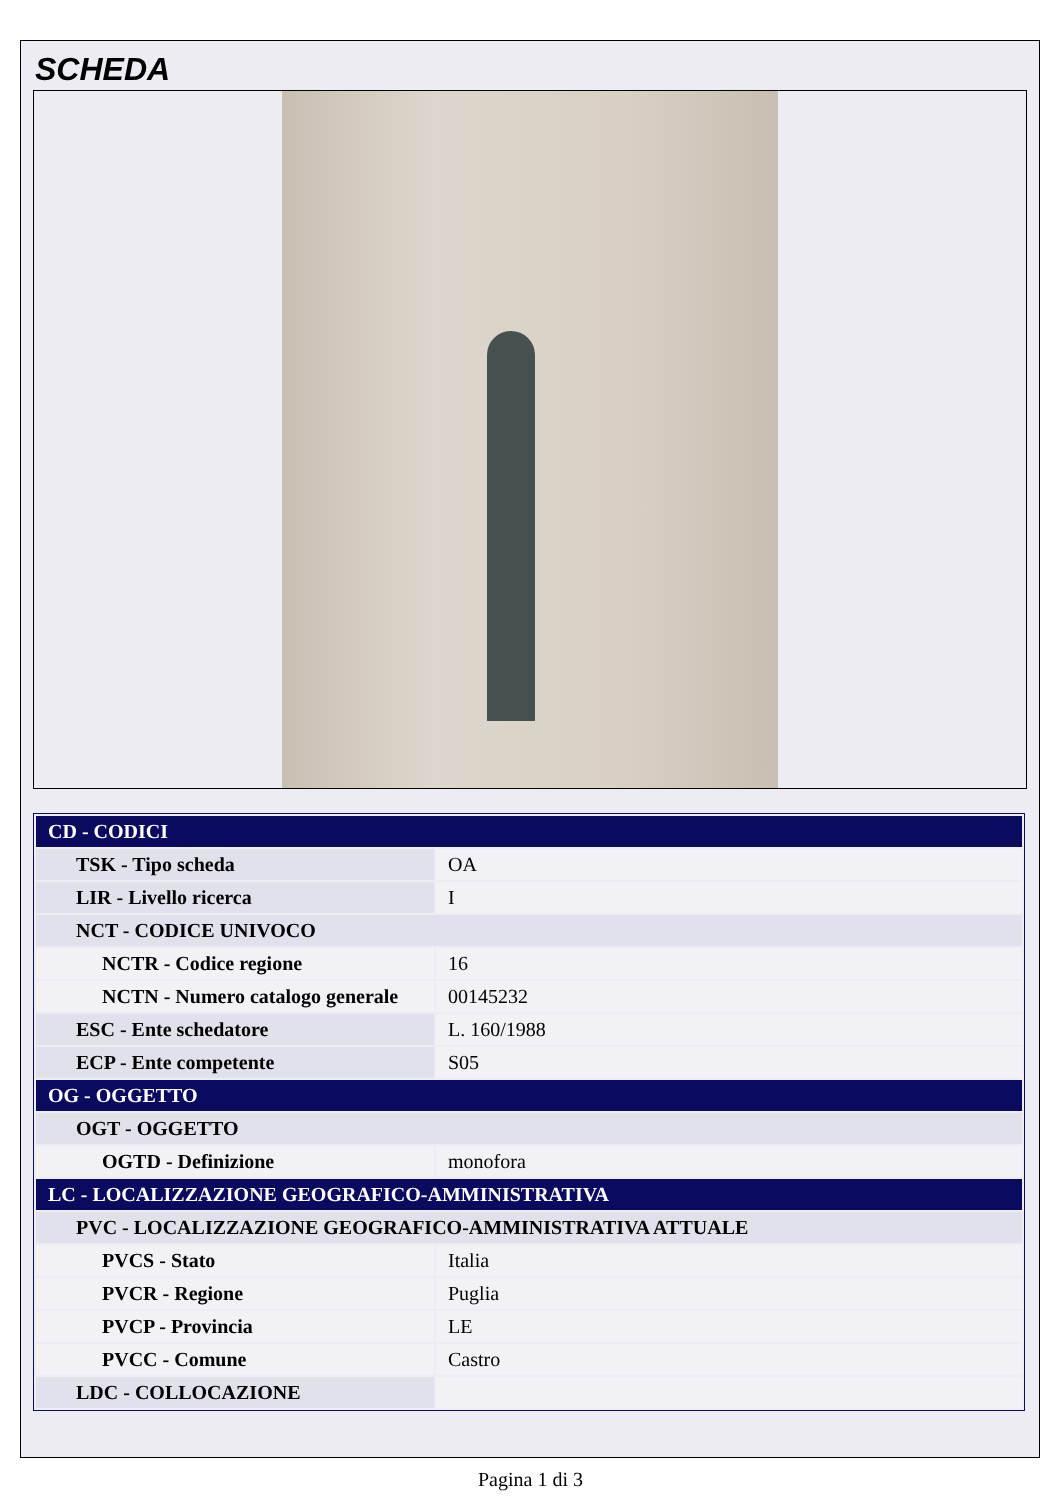SCHEDA
| CD - CODICI | |
| TSK - Tipo scheda | OA |
| LIR - Livello ricerca | I |
| NCT - CODICE UNIVOCO | |
| NCTR - Codice regione | 16 |
| NCTN - Numero catalogo generale | 00145232 |
| ESC - Ente schedatore | L. 160/1988 |
| ECP - Ente competente | S05 |
| OG - OGGETTO | |
| OGT - OGGETTO | |
| OGTD - Definizione | monofora |
| LC - LOCALIZZAZIONE GEOGRAFICO-AMMINISTRATIVA | |
| PVC - LOCALIZZAZIONE GEOGRAFICO-AMMINISTRATIVA ATTUALE | |
| PVCS - Stato | Italia |
| PVCR - Regione | Puglia |
| PVCP - Provincia | LE |
| PVCC - Comune | Castro |
| LDC - COLLOCAZIONE | |
Pagina 1 di 3